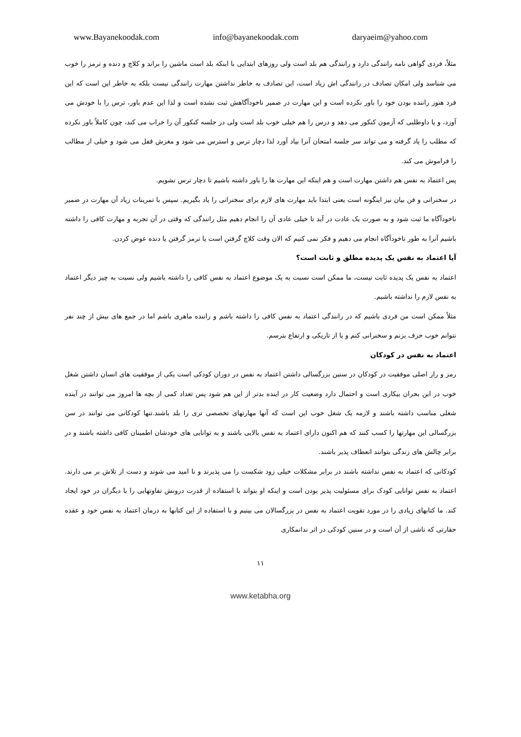www.Bayanekoodak.com info@bayanekoodak.com daryaeim@yahoo.com
مثلاً، فردی گواهی نامه رانندگی دارد و رانندگی هم بلد است ولی روزهای ابتدایی با اینکه بلد است ماشین را براند و کلاچ و دنده و ترمز را خوب می شناسد ولی امکان تصادف در رانندگی اش زیاد است، این تصادف به خاطر نداشتن مهارت رانندگی نیست بلکه به خاطر این است که این فرد هنوز راننده بودن خود را باور نکرده است و این مهارت در ضمیر ناخودآگاهش ثبت نشده است و لذا این عدم باور، ترس را با خودش می آورد، و یا داوطلبی که آزمون کنکور می دهد و درس را هم خیلی خوب بلد است ولی در جلسه کنکور آن را خراب می کند، چون کاملاً باور نکرده که مطلب را یاد گرفته و می تواند سر جلسه امتحان آنرا بیاد آورد لذا دچار ترس و استرس می شود و مغزش قفل می شود و خیلی از مطالب را فراموش می کند.
پس اعتماد به نفس هم داشتن مهارت است و هم اینکه این مهارت ها را باور داشته باشیم تا دچار ترس نشویم.
در سخنرانی و فن بیان نیز اینگونه است یعنی ابتدا باید مهارت های لازم برای سخنرانی را یاد بگیریم. سپس با تمرینات زیاد آن مهارت در ضمیر ناخودآگاه ما ثبت شود و به صورت یک عادت در آید تا خیلی عادی آن را انجام دهیم مثل رانندگی که وقتی در آن تجربه و مهارت کافی را داشته باشیم آنرا به طور ناخودآگاه انجام می دهیم و فکر نمی کنیم که الان وقت کلاچ گرفتن است یا ترمز گرفتن یا دنده عوض کردن.
آیا اعتماد به نفس یک پدیده مطلق و ثابت است؟
اعتماد به نفس یک پدیده ثابت نیست، ما ممکن است نسبت به یک موضوع اعتماد به نفس کافی را داشته باشیم ولی نسبت به چیز دیگر اعتماد به نفس لازم را نداشته باشیم.
مثلاً ممکن است من فردی باشیم که در رانندگی اعتماد به نفس کافی را داشته باشم و راننده ماهری باشم اما در جمع های بیش از چند نفر نتوانم خوب حرف بزنم و سخنرانی کنم و یا از تاریکی و ارتفاع بترسم.
اعتماد به نفس در کودکان
رمز و راز اصلی موفقیت در کودکان در سنین بزرگسالی داشتن اعتماد به نفس در دوران کودکی است یکی از موفقیت های انسان داشتن شغل خوب در این بحران بیکاری است و احتمال دارد وضعیت کار در اینده بدتر از این هم شود پس تعداد کمی از بچه ها امروز می توانند در آینده شغلی مناسب داشته باشند و لازمه یک شغل خوب این است که آنها مهارتهای تخصصی تری را بلد باشند.تنها کودکانی می توانند در سن بزرگسالی این مهارتها را کسب کنند که هم اکنون دارای اعتماد به نفس بالایی باشند و به توانایی های خودشان اطمینان کافی داشته باشند و در برابر چالش های زندگی بتوانند انعطاف پذیر باشند.
کودکانی که اعتماد به نفس نداشته باشند در برابر مشکلات خیلی زود شکست را می پذیرند و نا امید می شوند و دست از تلاش بر می دارند. اعتماد به نفس توانایی کودک برای مسئولیت پذیر بودن است و اینکه او بتواند با استفاده از قدرت درونش تفاوتهایی را با دیگران در خود ایجاد کند. ما کتابهای زیادی را در مورد تقویت اعتماد به نفس در بزرگسالان می بینیم و با استفاده از این کتابها به درمان اعتماد به نفس خود و عقده حقارتی که ناشی از آن است و در سنین کودکی در اثر ندانمکاری
١١
www.ketabha.org